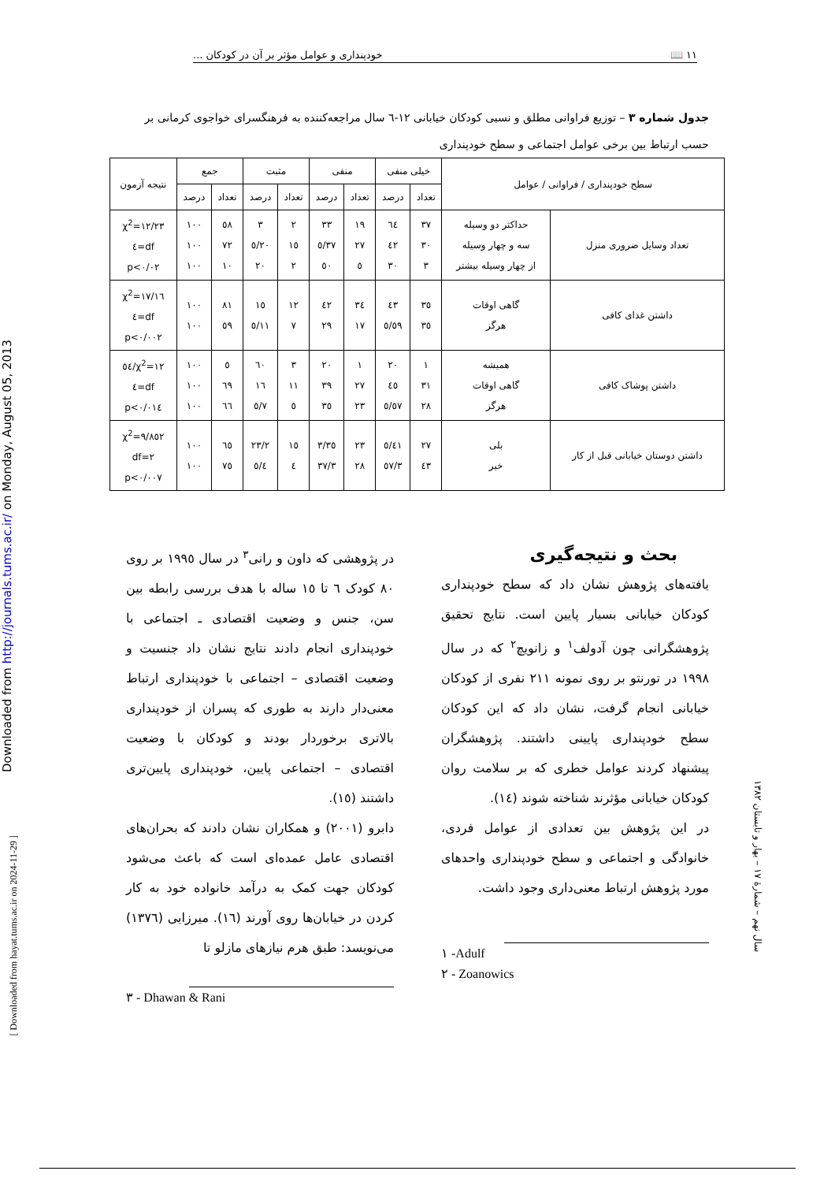۱۱ 📖 خودپنداری و عوامل مؤثر بر آن در کودکان ...
جدول شماره ۳ – توزیع فراوانی مطلق و نسبی کودکان خیابانی ۱۲-٦ سال مراجعه‌کننده به فرهنگسرای خواجوی کرمانی بر حسب ارتباط بین برخی عوامل اجتماعی و سطح خودپنداری
| سطح خودپنداری / فراوانی / عوامل | | خیلی منفی | | منفی | | مثبت | | جمع | | نتیجه آزمون |
| --- | --- | --- | --- | --- | --- | --- | --- | --- | --- | --- |
| | | تعداد | درصد | تعداد | درصد | تعداد | درصد | تعداد | درصد | |
| تعداد وسایل ضروری منزل | حداکثر دو وسیله سه و چهار وسیله از چهار وسیله بیشتر | ۳۷ ۳۰ ۳ | ٦٤ ٤٢ ۳۰ | ۱۹ ۲۷ ٥ | ۳۳ ۳۷/٥ ٥۰ | ۲ ۱٥ ۲ | ۳ ۲۰/٥ ۲۰ | ٥۸ ۷۲ ۱۰ | ۱۰۰ ۱۰۰ ۱۰۰ | χ<sup>2</sup>=۱۲/۲۳ df=٤ p<۰/۰۲ |
| داشتن غذای کافی | گاهی اوقات هرگز | ۳٥ ۳٥ | ٤۳ ٥۹/٥ | ۳٤ ۱۷ | ٤۲ ۲۹ | ۱۲ ۷ | ۱٥ ۱۱/٥ | ۸۱ ٥۹ | ۱۰۰ ۱۰۰ | χ<sup>2</sup>=۱۷/۱٦ df=٤ p<۰/۰۰۲ |
| داشتن پوشاک کافی | همیشه گاهی اوقات هرگز | ۱ ۳۱ ۲۸ | ۲۰ ٤٥ ٥۷/٥ | ۱ ۲۷ ۲۳ | ۲۰ ۳۹ ۳٥ | ۳ ۱۱ ٥ | ٦۰ ۱٦ ۷/٥ | ٥ ٦۹ ٦٦ | ۱۰۰ ۱۰۰ ۱۰۰ | χ<sup>2</sup>=۱۲/٥٤ df=٤ p<۰/۰۱٤ |
| داشتن دوستان خیابانی قبل از کار | بلی خیر | ۲۷ ٤۳ | ٤۱/٥ ٥۷/۳ | ۲۳ ۲۸ | ۳٥/۳ ۳۷/۳ | ۱٥ ٤ | ۲۳/۲ ٥/٤ | ٦٥ ۷٥ | ۱۰۰ ۱۰۰ | χ<sup>2</sup>=۹/۸٥۲ df=۲ p<۰/۰۰۷ |
بحث و نتیجه‌گیری
یافته‌های پژوهش نشان داد که سطح خودپنداری کودکان خیابانی بسیار پایین است. نتایج تحقیق پژوهشگرانی چون آدولف<sup>۱</sup> و زانویچ<sup>۲</sup> که در سال ۱۹۹۸ در تورنتو بر روی نمونه ۲۱۱ نفری از کودکان خیابانی انجام گرفت، نشان داد که این کودکان سطح خودپنداری پایینی داشتند. پژوهشگران پیشنهاد کردند عوامل خطری که بر سلامت روان کودکان خیابانی مؤثرند شناخته شوند (۱٤).
در این پژوهش بین تعدادی از عوامل فردی، خانوادگی و اجتماعی و سطح خودپنداری واحدهای مورد پژوهش ارتباط معنی‌داری وجود داشت.
۱ -Adulf
۲ - Zoanowics
در پژوهشی که داون و رانی<sup>۳</sup> در سال ۱۹۹٥ بر روی ۸۰ کودک ٦ تا ۱٥ ساله با هدف بررسی رابطه بین سن، جنس و وضعیت اقتصادی ـ اجتماعی با خودپنداری انجام دادند نتایج نشان داد جنسیت و وضعیت اقتصادی – اجتماعی با خودپنداری ارتباط معنی‌دار دارند به طوری که پسران از خودپنداری بالاتری برخوردار بودند و کودکان با وضعیت اقتصادی – اجتماعی پایین، خودپنداری پایین‌تری داشتند (۱٥).
دابرو (۲۰۰۱) و همکاران نشان دادند که بحران‌های اقتصادی عامل عمده‌ای است که باعث می‌شود کودکان جهت کمک به درآمد خانواده خود به کار کردن در خیابان‌ها روی آورند (۱٦). میرزایی (۱۳۷٦) می‌نویسد: طبق هرم نیازهای مازلو تا
۳ - Dhawan & Rani
Downloaded from http://journals.tums.ac.ir/ on Monday, August 05, 2013
[ Downloaded from hayat.tums.ac.ir on 2024-11-29 ]
سال نهم – شمارهٔ ۱۷ – بهار و تابستان ۱۳۸۲